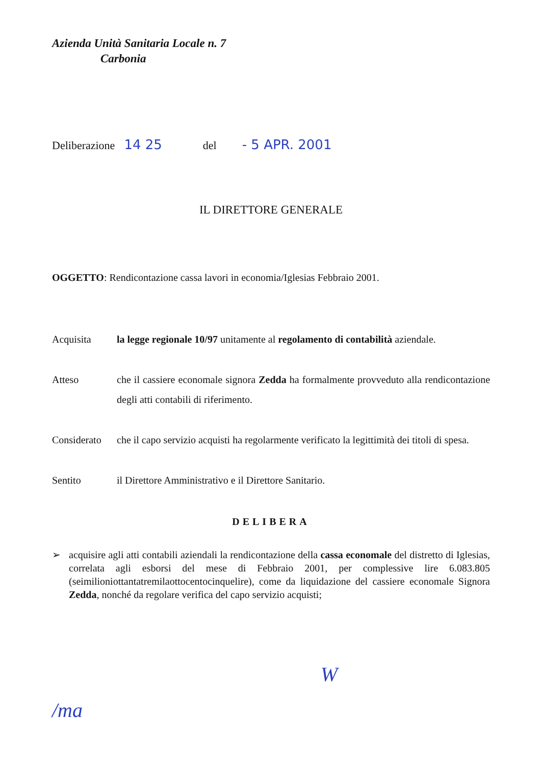Azienda Unità Sanitaria Locale n. 7
Carbonia
Deliberazione 14 25 del - 5 APR. 2001
IL DIRETTORE GENERALE
OGGETTO: Rendicontazione cassa lavori in economia/Iglesias Febbraio 2001.
Acquisita la legge regionale 10/97 unitamente al regolamento di contabilità aziendale.
Atteso che il cassiere economale signora Zedda ha formalmente provveduto alla rendicontazione degli atti contabili di riferimento.
Considerato
che il capo servizio acquisti ha regolarmente verificato la legittimità dei titoli di spesa.
Sentito il Direttore Amministrativo e il Direttore Sanitario.
DELIBERA
➢ acquisire agli atti contabili aziendali la rendicontazione della cassa economale del distretto di Iglesias, correlata agli esborsi del mese di Febbraio 2001, per complessive lire 6.083.805 (seimilioniottantatremilaottocentocinquelire), come da liquidazione del cassiere economale Signora Zedda, nonché da regolare verifica del capo servizio acquisti;
/ma W